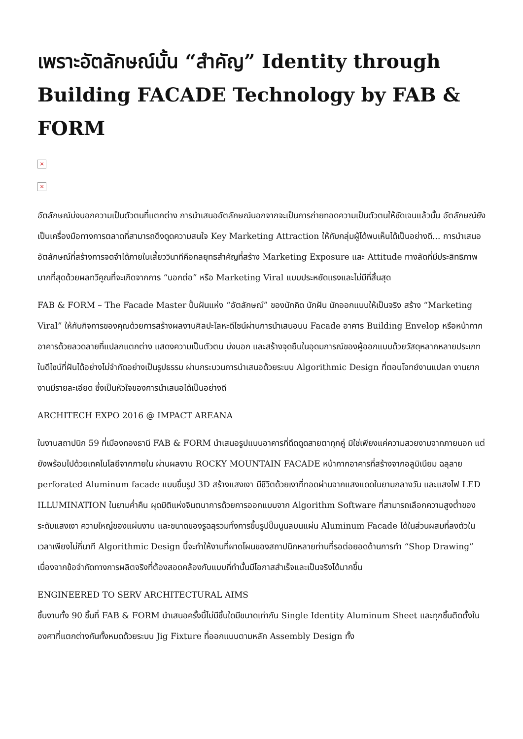เพราะอัตลักษณ์นั้น “สำคัญ” Identity through Building FACADE Technology by FAB & FORM
×
×
อัตลักษณ์บ่งบอกความเป็นตัวตนที่แตกต่าง การนำเสนออัตลักษณ์นอกจากจะเป็นการถ่ายทอดความเป็นตัวตนให้ชัดเจนแล้วนั้น อัตลักษณ์ยังเป็นเครื่องมือทางการตลาดที่สามารถดึงดูดความสนใจ Key Marketing Attraction ให้กับกลุ่มผู้ได้พบเห็นได้เป็นอย่างดี… การนำเสนออัตลักษณ์ที่สร้างการจดจำได้ภายในเสี้ยววินาทีคือกลยุทธสำคัญที่สร้าง Marketing Exposure และ Attitude ทางลัดที่มีประสิทธิภาพมากที่สุดด้วยผลทวีคูณที่จะเกิดจากการ “บอกต่อ” หรือ Marketing Viral แบบประหยัดแรงและไม่มีที่สิ้นสุด
FAB & FORM – The Facade Master ปั้นฝันแห่ง “อัตลักษณ์” ของนักคิด นักฝัน นักออกแบบให้เป็นจริง สร้าง “Marketing Viral” ให้กับกิจการของคุณด้วยการสร้างผลงานศิลปะโลหะดีไซน์ผ่านการนำเสนอบน Facade อาคาร Building Envelop หรือหน้ากากอาคารด้วยลวดลายที่แปลกแตกต่าง แสดงความเป็นตัวตน บ่งบอก และสร้างจุดยืนในอุดมการณ์ของผู้ออกแบบด้วยวัสดุหลากหลายประเภท ในดีไซน์ที่ฝันได้อย่างไม่จำกัดอย่างเป็นรูปธรรม ผ่านกระบวนการนำเสนอด้วยระบบ Algorithmic Design ที่ตอบโจทย์งานแปลก งานยาก งานมีรายละเอียด ซึ่งเป็นหัวใจของการนำเสนอได้เป็นอย่างดี
ARCHITECH EXPO 2016 @ IMPACT AREANA
ในงานสถาปนิก 59 ที่เมืองทองธานี FAB & FORM นำเสนอรูปแบบอาคารที่ดึดดูดสายตาทุกคู่ มิใช่เพียงแค่ความสวยงามจากภายนอก แต่ยังพร้อมไปด้วยเทคโนโลยีจากภายใน ผ่านผลงาน ROCKY MOUNTAIN FACADE หน้ากากอาคารที่สร้างจากอลูมิเนียม ฉลุลาย perforated Aluminum facade แบบขึ้นรูป 3D สร้างแสงเงา มีชีวิตด้วยเงาที่ทอดผ่านจากแสงแดดในยามกลางวัน และแสงไฟ LED ILLUMINATION ในยามค่ำคืน ผุดมิติแห่งจินตนาการด้วยการออกแบบจาก Algorithm Software ที่สามารถเลือกความสูงต่ำของระดับแสงเงา ความใหญ่ของแผ่นงาน และขนาดของรูฉลุรวมทั้งการขึ้นรูปปั๊มนูนลบนแผ่น Aluminum Facade ได้ในส่วนผสมที่ลงตัวในเวลาเพียงไม่กี่นาที Algorithmic Design นี้จะทำให้งานที่ผาดโผนของสถาปนิกหลายท่านที่รอต่อยอดด้านการทำ “Shop Drawing” เนื่องจากข้อจำกัดทางการผลิตจริงที่ต้องสอดคล้องกับแบบที่ทำนั้นมีโอกาสสำเร็จและเป็นจริงได้มากขึ้น
ENGINEERED TO SERV ARCHITECTURAL AIMS
ชิ้นงานทั้ง 90 ชิ้นที่ FAB & FORM นำเสนอครั้งนี้ไม่มีชิ้นใดมีขนาดเท่ากัน Single Identity Aluminum Sheet และทุกชิ้นติดตั้งในองศาที่แตกต่างกันทั้งหมดด้วยระบบ Jig Fixture ที่ออกแบบตามหลัก Assembly Design ทั้ง